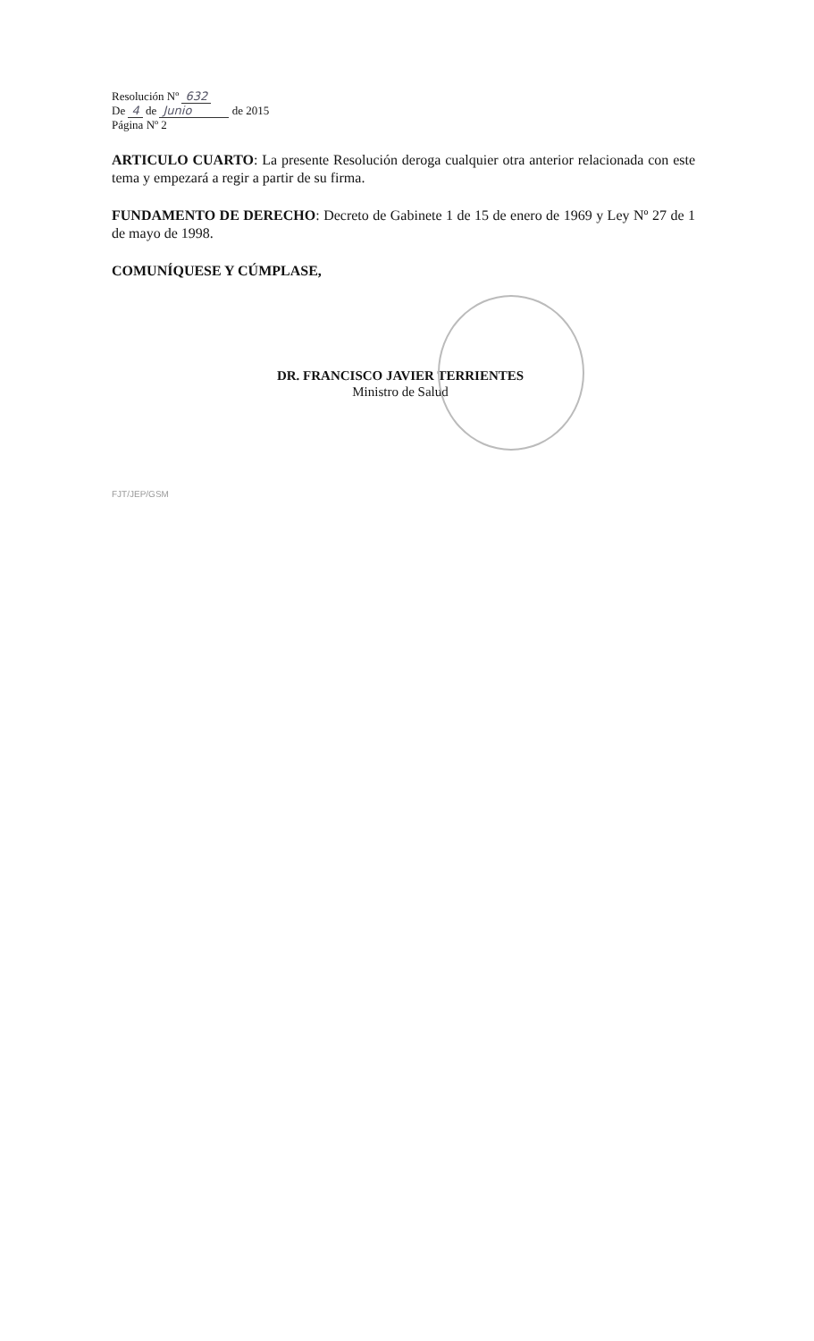Resolución Nº 632
De 4 de Junio de 2015
Página Nº 2
ARTICULO CUARTO: La presente Resolución deroga cualquier otra anterior relacionada con este tema y empezará a regir a partir de su firma.
FUNDAMENTO DE DERECHO: Decreto de Gabinete 1 de 15 de enero de 1969 y Ley Nº 27 de 1 de mayo de 1998.
COMUNÍQUESE Y CÚMPLASE,
DR. FRANCISCO JAVIER TERRIENTES
Ministro de Salud
FJT/JEP/GSM